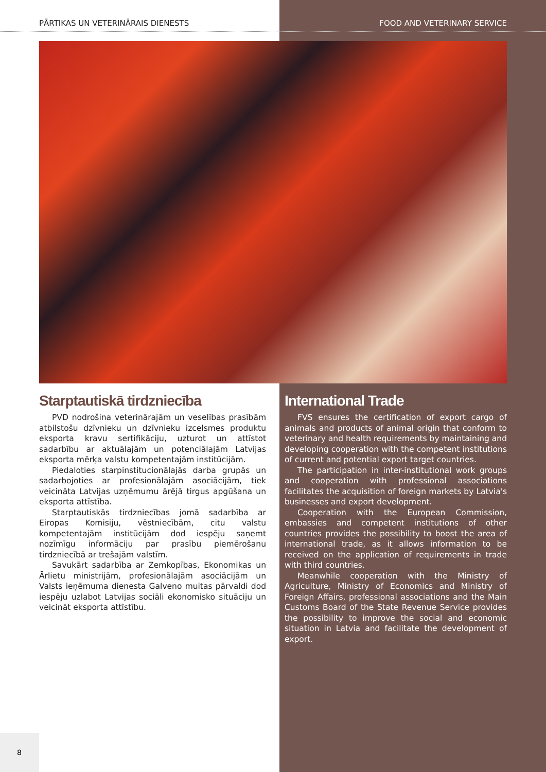PĀRTIKAS UN VETERINĀRAIS DIENESTS FOOD AND VETERINARY SERVICE
Starptautiskā tirdzniecība
PVD nodrošina veterinārajām un veselības prasībām atbilstošu dzīvnieku un dzīvnieku izcelsmes produktu eksporta kravu sertifikāciju, uzturot un attīstot sadarbību ar aktuālajām un potenciālajām Latvijas eksporta mērķa valstu kompetentajām institūcijām.
Piedaloties starpinstitucionālajās darba grupās un sadarbojoties ar profesionālajām asociācijām, tiek veicināta Latvijas uzņēmumu ārējā tirgus apgūšana un eksporta attīstība.
Starptautiskās tirdzniecības jomā sadarbība ar Eiropas Komisiju, vēstniecībām, citu valstu kompetentajām institūcijām dod iespēju saņemt nozīmīgu informāciju par prasību piemērošanu tirdzniecībā ar trešajām valstīm.
Savukārt sadarbība ar Zemkopības, Ekonomikas un Ārlietu ministrijām, profesionālajām asociācijām un Valsts ieņēmuma dienesta Galveno muitas pārvaldi dod iespēju uzlabot Latvijas sociāli ekonomisko situāciju un veicināt eksporta attīstību.
International Trade
FVS ensures the certification of export cargo of animals and products of animal origin that conform to veterinary and health requirements by maintaining and developing cooperation with the competent institutions of current and potential export target countries.
The participation in inter-institutional work groups and cooperation with professional associations facilitates the acquisition of foreign markets by Latvia's businesses and export development.
Cooperation with the European Commission, embassies and competent institutions of other countries provides the possibility to boost the area of international trade, as it allows information to be received on the application of requirements in trade with third countries.
Meanwhile cooperation with the Ministry of Agriculture, Ministry of Economics and Ministry of Foreign Affairs, professional associations and the Main Customs Board of the State Revenue Service provides the possibility to improve the social and economic situation in Latvia and facilitate the development of export.
8